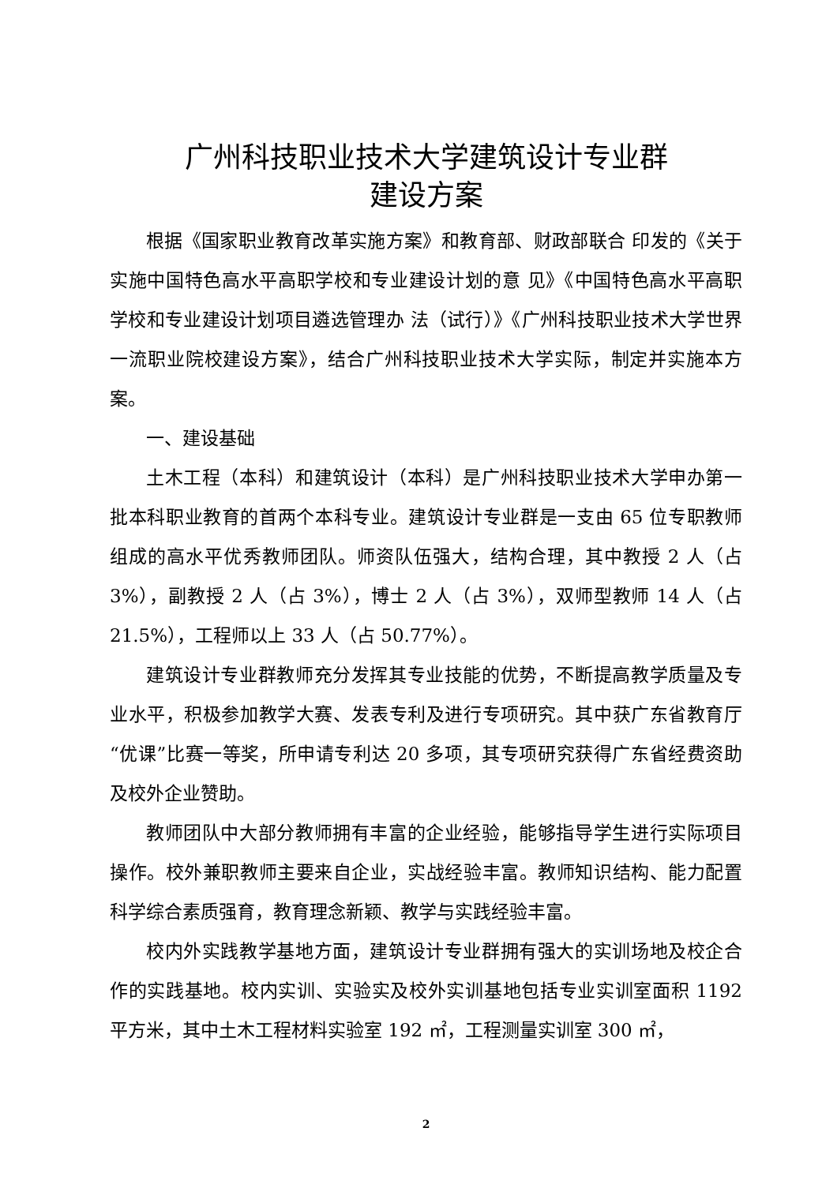广州科技职业技术大学建筑设计专业群
建设方案
根据《国家职业教育改革实施方案》和教育部、财政部联合 印发的《关于实施中国特色高水平高职学校和专业建设计划的意 见》《中国特色高水平高职学校和专业建设计划项目遴选管理办 法（试行）》《广州科技职业技术大学世界一流职业院校建设方案》，结合广州科技职业技术大学实际，制定并实施本方案。
一、建设基础
土木工程（本科）和建筑设计（本科）是广州科技职业技术大学申办第一批本科职业教育的首两个本科专业。建筑设计专业群是一支由 65 位专职教师组成的高水平优秀教师团队。师资队伍强大，结构合理，其中教授 2 人（占 3%），副教授 2 人（占 3%），博士 2 人（占 3%），双师型教师 14 人（占 21.5%），工程师以上 33 人（占 50.77%）。
建筑设计专业群教师充分发挥其专业技能的优势，不断提高教学质量及专业水平，积极参加教学大赛、发表专利及进行专项研究。其中获广东省教育厅“优课”比赛一等奖，所申请专利达 20 多项，其专项研究获得广东省经费资助及校外企业赞助。
教师团队中大部分教师拥有丰富的企业经验，能够指导学生进行实际项目操作。校外兼职教师主要来自企业，实战经验丰富。教师知识结构、能力配置科学综合素质强育，教育理念新颖、教学与实践经验丰富。
校内外实践教学基地方面，建筑设计专业群拥有强大的实训场地及校企合作的实践基地。校内实训、实验实及校外实训基地包括专业实训室面积 1192 平方米，其中土木工程材料实验室 192 ㎡，工程测量实训室 300 ㎡，
2